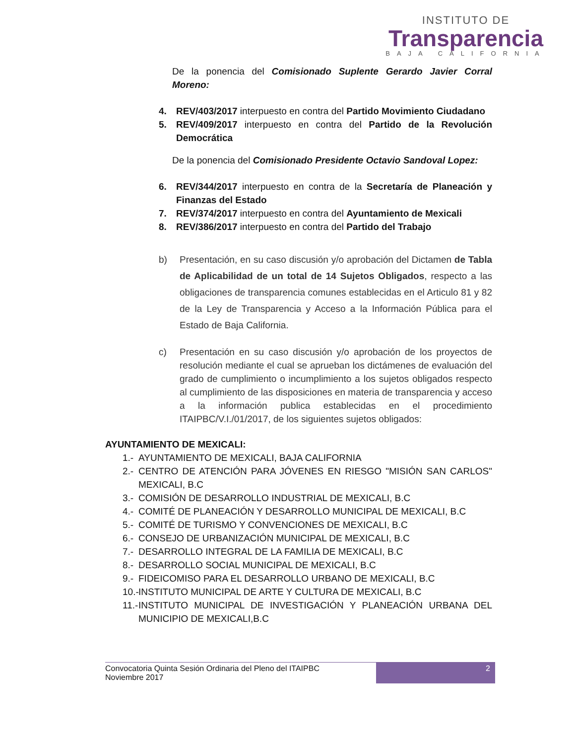INSTITUTO DE
Transparencia
BAJA CALIFORNIA
De la ponencia del Comisionado Suplente Gerardo Javier Corral Moreno:
4. REV/403/2017 interpuesto en contra del Partido Movimiento Ciudadano
5. REV/409/2017 interpuesto en contra del Partido de la Revolución Democrática
De la ponencia del Comisionado Presidente Octavio Sandoval Lopez:
6. REV/344/2017 interpuesto en contra de la Secretaría de Planeación y Finanzas del Estado
7. REV/374/2017 interpuesto en contra del Ayuntamiento de Mexicali
8. REV/386/2017 interpuesto en contra del Partido del Trabajo
b) Presentación, en su caso discusión y/o aprobación del Dictamen de Tabla de Aplicabilidad de un total de 14 Sujetos Obligados, respecto a las obligaciones de transparencia comunes establecidas en el Articulo 81 y 82 de la Ley de Transparencia y Acceso a la Información Pública para el Estado de Baja California.
c) Presentación en su caso discusión y/o aprobación de los proyectos de resolución mediante el cual se aprueban los dictámenes de evaluación del grado de cumplimiento o incumplimiento a los sujetos obligados respecto al cumplimiento de las disposiciones en materia de transparencia y acceso a la información publica establecidas en el procedimiento ITAIPBC/V.I./01/2017, de los siguientes sujetos obligados:
AYUNTAMIENTO DE MEXICALI:
1.- AYUNTAMIENTO DE MEXICALI, BAJA CALIFORNIA
2.- CENTRO DE ATENCIÓN PARA JÓVENES EN RIESGO "MISIÓN SAN CARLOS" MEXICALI, B.C
3.- COMISIÓN DE DESARROLLO INDUSTRIAL DE MEXICALI, B.C
4.- COMITÉ DE PLANEACIÓN Y DESARROLLO MUNICIPAL DE MEXICALI, B.C
5.- COMITÉ DE TURISMO Y CONVENCIONES DE MEXICALI, B.C
6.- CONSEJO DE URBANIZACIÓN MUNICIPAL DE MEXICALI, B.C
7.- DESARROLLO INTEGRAL DE LA FAMILIA DE MEXICALI, B.C
8.- DESARROLLO SOCIAL MUNICIPAL DE MEXICALI, B.C
9.- FIDEICOMISO PARA EL DESARROLLO URBANO DE MEXICALI, B.C
10.- INSTITUTO MUNICIPAL DE ARTE Y CULTURA DE MEXICALI, B.C
11.- INSTITUTO MUNICIPAL DE INVESTIGACIÓN Y PLANEACIÓN URBANA DEL MUNICIPIO DE MEXICALI,B.C
Convocatoria Quinta Sesión Ordinaria del Pleno del ITAIPBC
Noviembre 2017
2